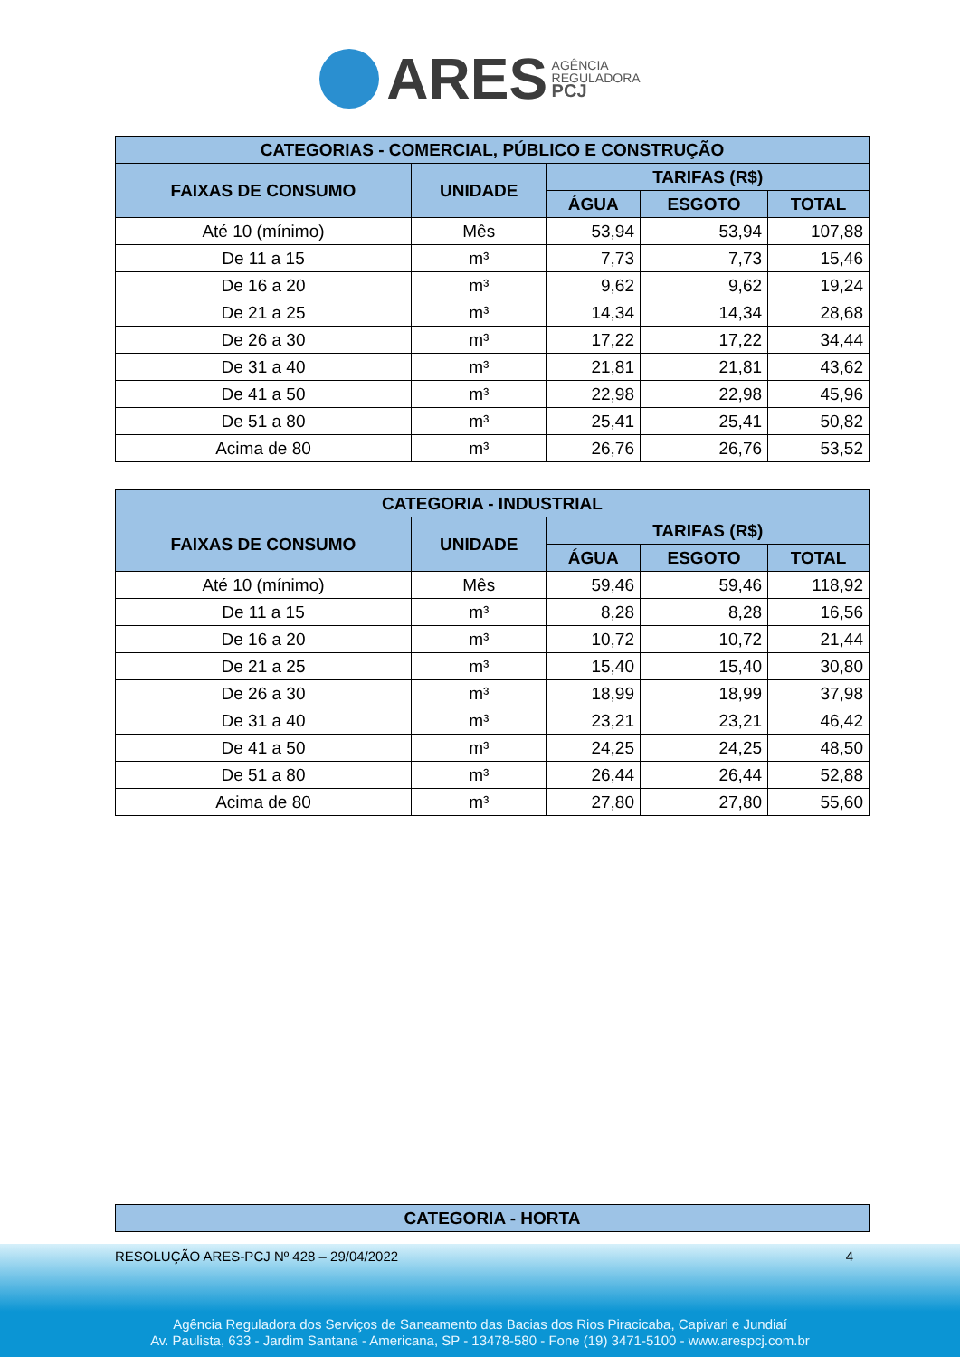ARES AGÊNCIA
REGULADORA
PCJ
| CATEGORIAS - COMERCIAL, PÚBLICO E CONSTRUÇÃO | | | | |
| --- | --- | --- | --- | --- |
| FAIXAS DE CONSUMO | UNIDADE | TARIFAS (R$) | | |
| | | ÁGUA | ESGOTO | TOTAL |
| Até 10 (mínimo) | Mês | 53,94 | 53,94 | 107,88 |
| De 11 a 15 | m³ | 7,73 | 7,73 | 15,46 |
| De 16 a 20 | m³ | 9,62 | 9,62 | 19,24 |
| De 21 a 25 | m³ | 14,34 | 14,34 | 28,68 |
| De 26 a 30 | m³ | 17,22 | 17,22 | 34,44 |
| De 31 a 40 | m³ | 21,81 | 21,81 | 43,62 |
| De 41 a 50 | m³ | 22,98 | 22,98 | 45,96 |
| De 51 a 80 | m³ | 25,41 | 25,41 | 50,82 |
| Acima de 80 | m³ | 26,76 | 26,76 | 53,52 |
| CATEGORIA - INDUSTRIAL | | | | |
| --- | --- | --- | --- | --- |
| FAIXAS DE CONSUMO | UNIDADE | TARIFAS (R$) | | |
| | | ÁGUA | ESGOTO | TOTAL |
| Até 10 (mínimo) | Mês | 59,46 | 59,46 | 118,92 |
| De 11 a 15 | m³ | 8,28 | 8,28 | 16,56 |
| De 16 a 20 | m³ | 10,72 | 10,72 | 21,44 |
| De 21 a 25 | m³ | 15,40 | 15,40 | 30,80 |
| De 26 a 30 | m³ | 18,99 | 18,99 | 37,98 |
| De 31 a 40 | m³ | 23,21 | 23,21 | 46,42 |
| De 41 a 50 | m³ | 24,25 | 24,25 | 48,50 |
| De 51 a 80 | m³ | 26,44 | 26,44 | 52,88 |
| Acima de 80 | m³ | 27,80 | 27,80 | 55,60 |
| CATEGORIA - HORTA |
| --- |
RESOLUÇÃO ARES-PCJ Nº 428 – 29/04/2022 4
Agência Reguladora dos Serviços de Saneamento das Bacias dos Rios Piracicaba, Capivari e Jundiaí
Av. Paulista, 633 - Jardim Santana - Americana, SP - 13478-580 - Fone (19) 3471-5100 - www.arespcj.com.br